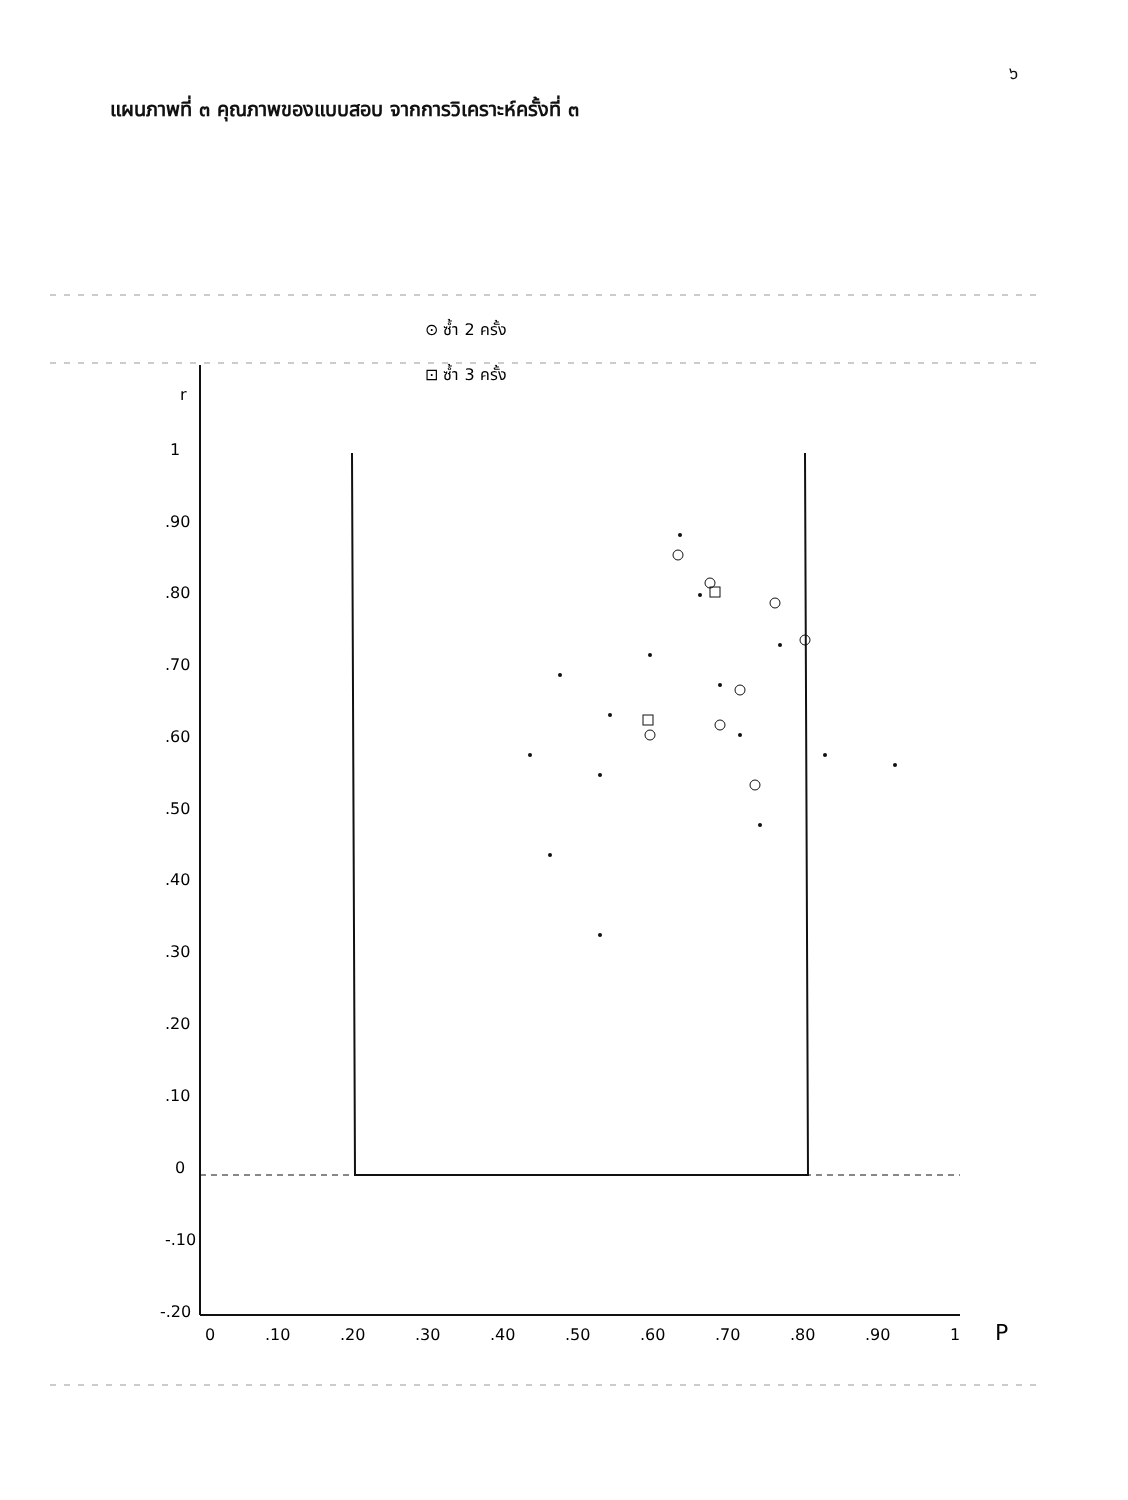๖
แผนภาพที่ ๓ คุณภาพของแบบสอบ จากการวิเคราะห์ครั้งที่ ๓
⊙ ซ้ำ 2 ครั้ง
⊡ ซ้ำ 3 ครั้ง
r
1
.90
.80
.70
.60
.50
.40
.30
.20
.10
0
-.10
-.20
0
.10
.20
.30
.40
.50
.60
.70
.80
.90
1
P